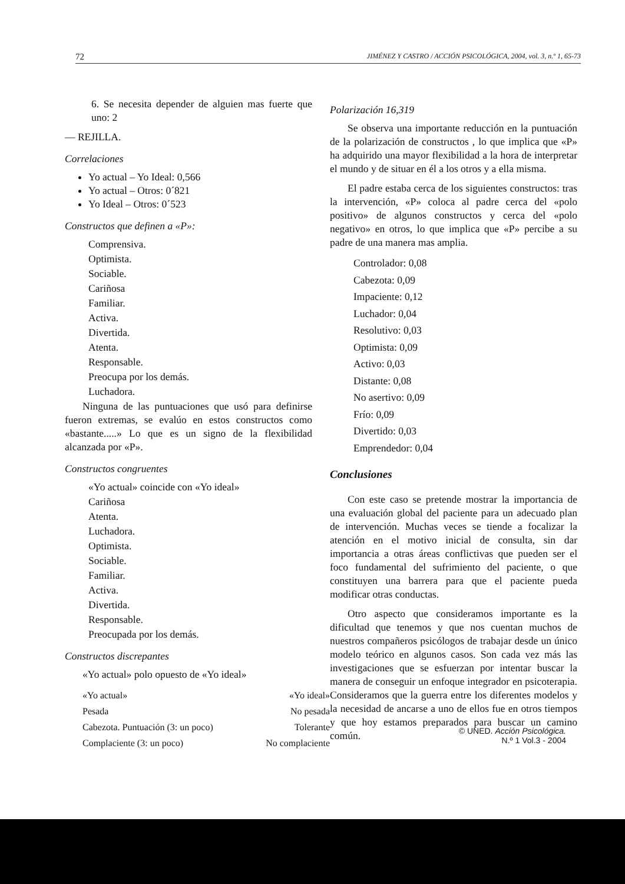72 JIMÉNEZ Y CASTRO / ACCIÓN PSICOLÓGICA, 2004, vol. 3, n.º 1, 65-73
6. Se necesita depender de alguien mas fuerte que uno: 2
— REJILLA.
Correlaciones
Yo actual – Yo Ideal: 0,566
Yo actual – Otros: 0´821
Yo Ideal – Otros: 0´523
Constructos que definen a «P»:
Comprensiva.
Optimista.
Sociable.
Cariñosa
Familiar.
Activa.
Divertida.
Atenta.
Responsable.
Preocupa por los demás.
Luchadora.
Ninguna de las puntuaciones que usó para definirse fueron extremas, se evalúo en estos constructos como «bastante.....» Lo que es un signo de la flexibilidad alcanzada por «P».
Constructos congruentes
«Yo actual» coincide con «Yo ideal»
Cariñosa
Atenta.
Luchadora.
Optimista.
Sociable.
Familiar.
Activa.
Divertida.
Responsable.
Preocupada por los demás.
Constructos discrepantes
«Yo actual» polo opuesto de «Yo ideal»
| «Yo actual» | «Yo ideal» |
| Pesada | No pesada |
| Cabezota. Puntuación (3: un poco) | Tolerante |
| Complaciente (3: un poco) | No complaciente |
Polarización 16,319
Se observa una importante reducción en la puntuación de la polarización de constructos , lo que implica que «P» ha adquirido una mayor flexibilidad a la hora de interpretar el mundo y de situar en él a los otros y a ella misma.
El padre estaba cerca de los siguientes constructos: tras la intervención, «P» coloca al padre cerca del «polo positivo» de algunos constructos y cerca del «polo negativo» en otros, lo que implica que «P» percibe a su padre de una manera mas amplia.
Controlador: 0,08
Cabezota: 0,09
Impaciente: 0,12
Luchador: 0,04
Resolutivo: 0,03
Optimista: 0,09
Activo: 0,03
Distante: 0,08
No asertivo: 0,09
Frío: 0,09
Divertido: 0,03
Emprendedor: 0,04
Conclusiones
Con este caso se pretende mostrar la importancia de una evaluación global del paciente para un adecuado plan de intervención. Muchas veces se tiende a focalizar la atención en el motivo inicial de consulta, sin dar importancia a otras áreas conflictivas que pueden ser el foco fundamental del sufrimiento del paciente, o que constituyen una barrera para que el paciente pueda modificar otras conductas.
Otro aspecto que consideramos importante es la dificultad que tenemos y que nos cuentan muchos de nuestros compañeros psicólogos de trabajar desde un único modelo teórico en algunos casos. Son cada vez más las investigaciones que se esfuerzan por intentar buscar la manera de conseguir un enfoque integrador en psicoterapia. Consideramos que la guerra entre los diferentes modelos y la necesidad de ancarse a uno de ellos fue en otros tiempos y que hoy estamos preparados para buscar un camino común.
© UNED. Acción Psicológica.
N.º 1 Vol.3 - 2004